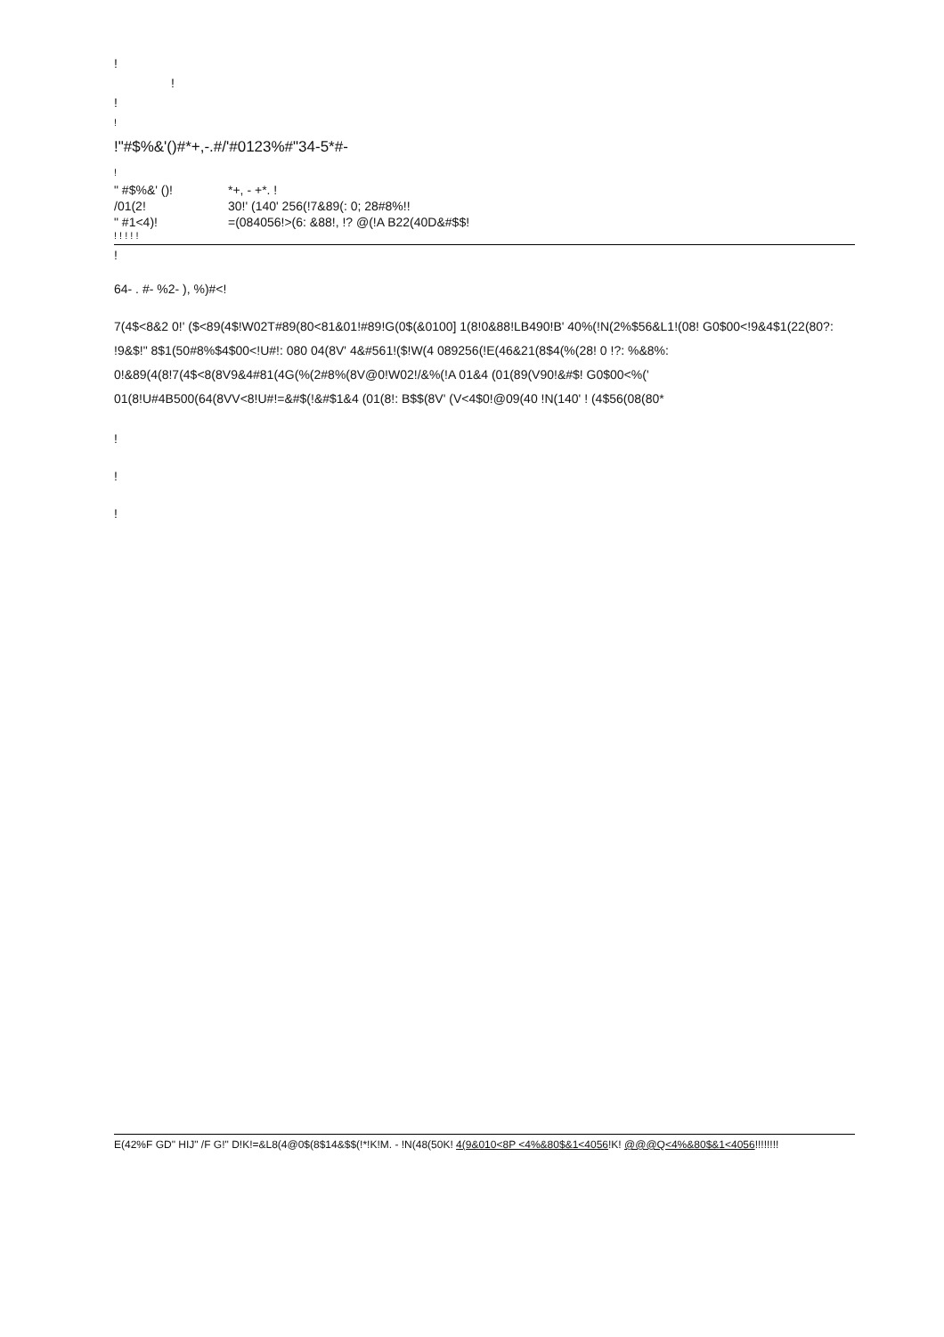!
!
!
!
!"#$%&'()#*+,-.#/'#0123%#"34-5*#-
!
| " #$%&' ()! | *+, - +*. ! |
| /01(2! | 30!' (140' 256(!7&89(: 0; 28#8%!! |
| " #1<4)! | =(084056!>(6: &88!, !? @(!A B22(40D&#$$! |
! ! ! ! !
!
64- . #- %2- ), %)#<!
7(4$<8&2 0!' ($<89(4$!W02T#89(80<81&01!#89!G(0$(&0100] 1(8!0&88!LB490!B' 40%(!N(2%$56&L1!(08! G0$00<!9&4$1(22(80?: !9&$!" 8$1(50#8%$4$00<!U#!: 080 04(8V' 4&#561!($!W(4 089256(!E(46&21(8$4(%(28! 0 !?: %&8%: 0!&89(4(8!7(4$<8(8V9&4#81(4G(%(2#8%(8V@0!W02!/&%(!A 01&4 (01(89(V90!&#$! G0$00<%(' 01(8!U#4B500(64(8VV<8!U#!=&#$(!&#$1&4 (01(8!: B$$(8V' (V<4$0!@09(40 !N(140' ! (4$56(08(80*
!
!
!
E(42%F GD" HIJ" /F G!" D!K!=&L8(4@0$(8$14&$$(!*!K!M. - !N(48(50K! 4(9&010<8P <4%&80$&1<4056!K! @@@Q<4%&80$&1<4056!!!!!!!!